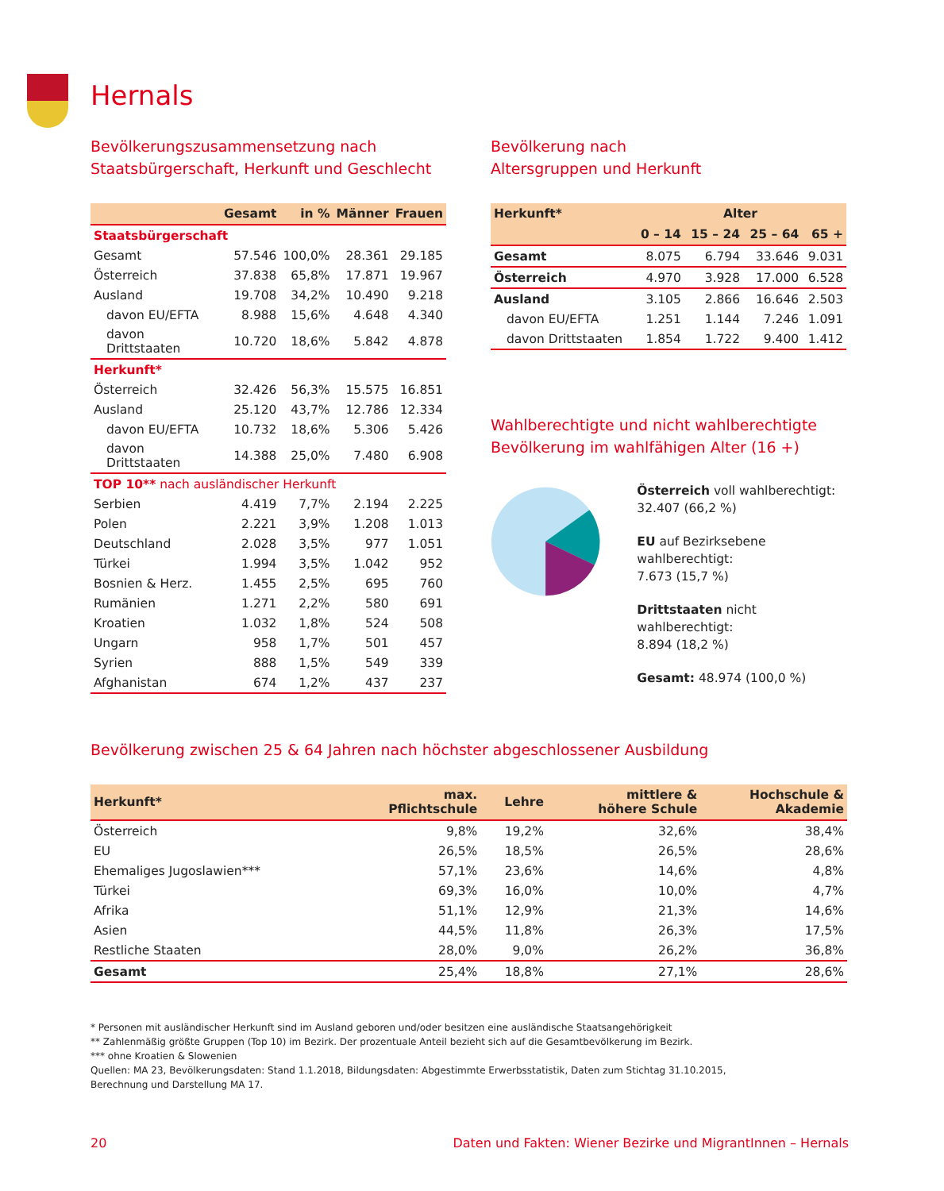Hernals
Bevölkerungszusammensetzung nach
Staatsbürgerschaft, Herkunft und Geschlecht
| | Gesamt | in % | Männer | Frauen |
| --- | --- | --- | --- | --- |
| Staatsbürgerschaft | | | | |
| Gesamt | 57.546 | 100,0% | 28.361 | 29.185 |
| Österreich | 37.838 | 65,8% | 17.871 | 19.967 |
| Ausland | 19.708 | 34,2% | 10.490 | 9.218 |
| davon EU/EFTA | 8.988 | 15,6% | 4.648 | 4.340 |
| davon Drittstaaten | 10.720 | 18,6% | 5.842 | 4.878 |
| Herkunft* | | | | |
| Österreich | 32.426 | 56,3% | 15.575 | 16.851 |
| Ausland | 25.120 | 43,7% | 12.786 | 12.334 |
| davon EU/EFTA | 10.732 | 18,6% | 5.306 | 5.426 |
| davon Drittstaaten | 14.388 | 25,0% | 7.480 | 6.908 |
| TOP 10** nach ausländischer Herkunft | | | | |
| Serbien | 4.419 | 7,7% | 2.194 | 2.225 |
| Polen | 2.221 | 3,9% | 1.208 | 1.013 |
| Deutschland | 2.028 | 3,5% | 977 | 1.051 |
| Türkei | 1.994 | 3,5% | 1.042 | 952 |
| Bosnien & Herz. | 1.455 | 2,5% | 695 | 760 |
| Rumänien | 1.271 | 2,2% | 580 | 691 |
| Kroatien | 1.032 | 1,8% | 524 | 508 |
| Ungarn | 958 | 1,7% | 501 | 457 |
| Syrien | 888 | 1,5% | 549 | 339 |
| Afghanistan | 674 | 1,2% | 437 | 237 |
Bevölkerung nach
Altersgruppen und Herkunft
| Herkunft* | Alter | | | |
| --- | --- | --- | --- | --- |
| | 0 – 14 | 15 – 24 | 25 – 64 | 65 + |
| Gesamt | 8.075 | 6.794 | 33.646 | 9.031 |
| Österreich | 4.970 | 3.928 | 17.000 | 6.528 |
| Ausland | 3.105 | 2.866 | 16.646 | 2.503 |
| davon EU/EFTA | 1.251 | 1.144 | 7.246 | 1.091 |
| davon Drittstaaten | 1.854 | 1.722 | 9.400 | 1.412 |
Wahlberechtigte und nicht wahlberechtigte
Bevölkerung im wahlfähigen Alter (16 +)
Österreich voll wahlberechtigt:
32.407 (66,2 %)
EU auf Bezirksebene wahlberechtigt:
7.673 (15,7 %)
Drittstaaten nicht wahlberechtigt:
8.894 (18,2 %)
Gesamt: 48.974 (100,0 %)
Bevölkerung zwischen 25 & 64 Jahren nach höchster abgeschlossener Ausbildung
| Herkunft* | max. Pflichtschule | Lehre | mittlere & höhere Schule | Hochschule & Akademie |
| --- | --- | --- | --- | --- |
| Österreich | 9,8% | 19,2% | 32,6% | 38,4% |
| EU | 26,5% | 18,5% | 26,5% | 28,6% |
| Ehemaliges Jugoslawien*** | 57,1% | 23,6% | 14,6% | 4,8% |
| Türkei | 69,3% | 16,0% | 10,0% | 4,7% |
| Afrika | 51,1% | 12,9% | 21,3% | 14,6% |
| Asien | 44,5% | 11,8% | 26,3% | 17,5% |
| Restliche Staaten | 28,0% | 9,0% | 26,2% | 36,8% |
| Gesamt | 25,4% | 18,8% | 27,1% | 28,6% |
* Personen mit ausländischer Herkunft sind im Ausland geboren und/oder besitzen eine ausländische Staatsangehörigkeit
** Zahlenmäßig größte Gruppen (Top 10) im Bezirk. Der prozentuale Anteil bezieht sich auf die Gesamtbevölkerung im Bezirk.
*** ohne Kroatien & Slowenien
Quellen: MA 23, Bevölkerungsdaten: Stand 1.1.2018, Bildungsdaten: Abgestimmte Erwerbsstatistik, Daten zum Stichtag 31.10.2015,
Berechnung und Darstellung MA 17.
20 Daten und Fakten: Wiener Bezirke und MigrantInnen – Hernals